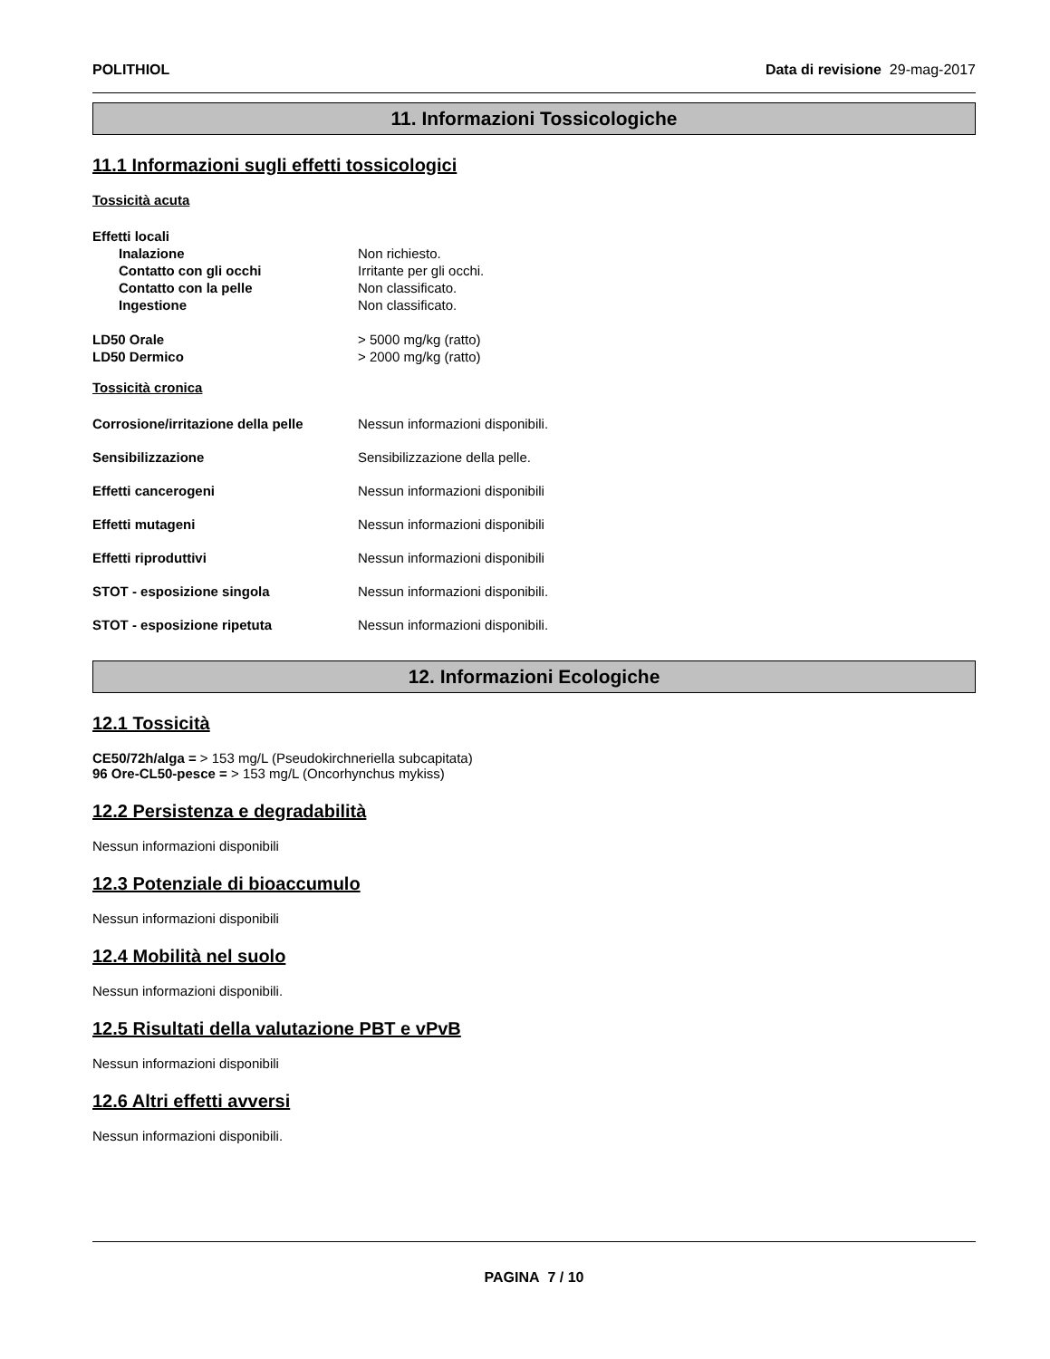POLITHIOL Data di revisione 29-mag-2017
11. Informazioni Tossicologiche
11.1 Informazioni sugli effetti tossicologici
Tossicità acuta
Effetti locali
Inalazione Non richiesto.
Contatto con gli occhi Irritante per gli occhi.
Contatto con la pelle Non classificato.
Ingestione Non classificato.
LD50 Orale > 5000 mg/kg (ratto)
LD50 Dermico > 2000 mg/kg (ratto)
Tossicità cronica
Corrosione/irritazione della pelle Nessun informazioni disponibili.
Sensibilizzazione Sensibilizzazione della pelle.
Effetti cancerogeni Nessun informazioni disponibili
Effetti mutageni Nessun informazioni disponibili
Effetti riproduttivi Nessun informazioni disponibili
STOT - esposizione singola Nessun informazioni disponibili.
STOT - esposizione ripetuta Nessun informazioni disponibili.
12. Informazioni Ecologiche
12.1 Tossicità
CE50/72h/alga = > 153 mg/L (Pseudokirchneriella subcapitata)
96 Ore-CL50-pesce = > 153 mg/L (Oncorhynchus mykiss)
12.2 Persistenza e degradabilità
Nessun informazioni disponibili
12.3 Potenziale di bioaccumulo
Nessun informazioni disponibili
12.4 Mobilità nel suolo
Nessun informazioni disponibili.
12.5 Risultati della valutazione PBT e vPvB
Nessun informazioni disponibili
12.6 Altri effetti avversi
Nessun informazioni disponibili.
PAGINA 7 / 10